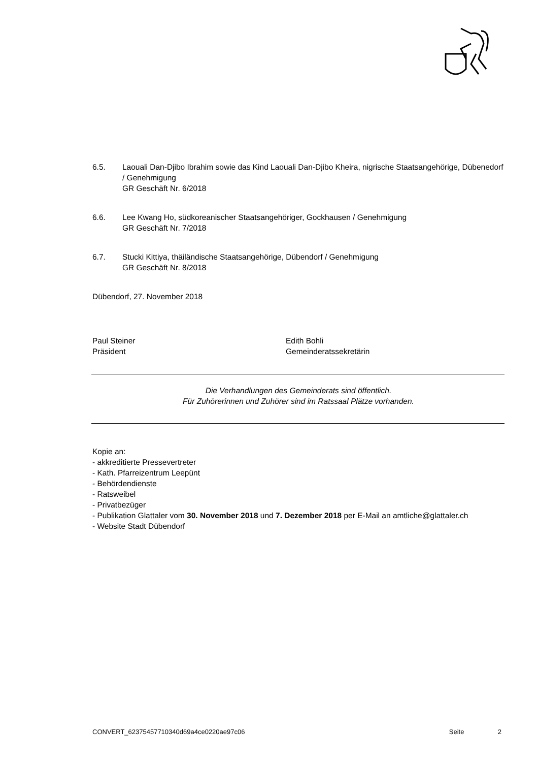6.5. Laouali Dan-Djibo Ibrahim sowie das Kind Laouali Dan-Djibo Kheira, nigrische Staatsangehörige, Dübenedorf / Genehmigung
GR Geschäft Nr. 6/2018
6.6. Lee Kwang Ho, südkoreanischer Staatsangehöriger, Gockhausen / Genehmigung
GR Geschäft Nr. 7/2018
6.7. Stucki Kittiya, thäiländische Staatsangehörige, Dübendorf / Genehmigung
GR Geschäft Nr. 8/2018
Dübendorf, 27. November 2018
Paul Steiner
Präsident
Edith Bohli
Gemeinderatssekretärin
Die Verhandlungen des Gemeinderats sind öffentlich.
Für Zuhörerinnen und Zuhörer sind im Ratssaal Plätze vorhanden.
Kopie an:
- akkreditierte Pressevertreter
- Kath. Pfarreizentrum Leepünt
- Behördendienste
- Ratsweibel
- Privatbezüger
- Publikation Glattaler vom 30. November 2018 und 7. Dezember 2018 per E-Mail an amtliche@glattaler.ch
- Website Stadt Dübendorf
CONVERT_62375457710340d69a4ce0220ae97c06
Seite 2